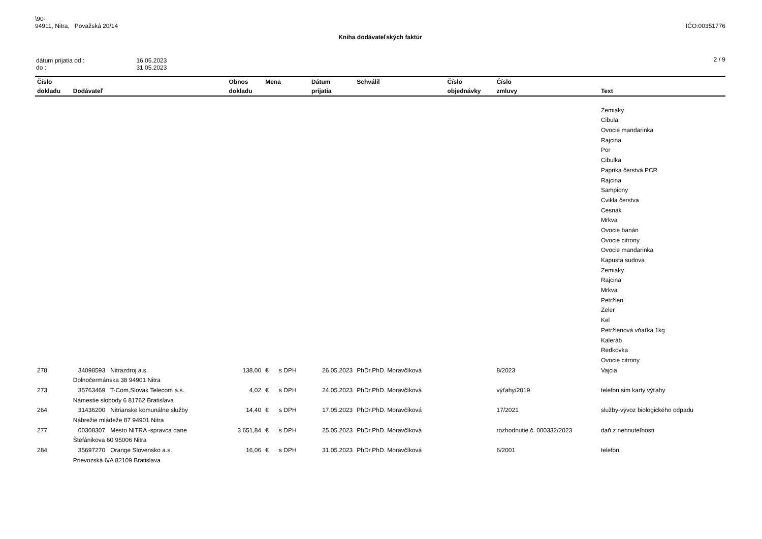\90-
94911, Nitra, Považská 20/14
IČO:00351776
Kniha dodávateľských faktúr
| dátum prijatia od : do : | 16.05.2023 31.05.2023 |
2 / 9
| Číslo | | Obnos | Mena | Dátum | Schválil | Číslo | Číslo | |
| --- | --- | --- | --- | --- | --- | --- | --- | --- |
| dokladu | Dodávateľ | dokladu | | prijatia | | objednávky | zmluvy | Text |
| | | | | | | | | Zemiaky |
| | | | | | | | | Cibula |
| | | | | | | | | Ovocie mandarinka |
| | | | | | | | | Rajcina |
| | | | | | | | | Por |
| | | | | | | | | Cibulka |
| | | | | | | | | Paprika čerstvá PCR |
| | | | | | | | | Rajcina |
| | | | | | | | | Sampiony |
| | | | | | | | | Cvikla čerstva |
| | | | | | | | | Cesnak |
| | | | | | | | | Mrkva |
| | | | | | | | | Ovocie banán |
| | | | | | | | | Ovocie citrony |
| | | | | | | | | Ovocie mandarinka |
| | | | | | | | | Kapusta sudova |
| | | | | | | | | Zemiaky |
| | | | | | | | | Rajcina |
| | | | | | | | | Mrkva |
| | | | | | | | | Petržlen |
| | | | | | | | | Zeler |
| | | | | | | | | Kel |
| | | | | | | | | Petržlenová vňaťka 1kg |
| | | | | | | | | Kaleráb |
| | | | | | | | | Redkovka |
| | | | | | | | | Ovocie citrony |
| 278 | 34098593 Nitrazdroj a.s. | 138,00 | € s DPH | 26.05.2023 | PhDr.PhD. Moravčíková | | 8/2023 | Vajcia |
| | Dolnočermánska 38 94901 Nitra | | | | | | | |
| 273 | 35763469 T-Com,Slovak Telecom a.s. | 4,02 | € s DPH | 24.05.2023 | PhDr.PhD. Moravčíková | | výťahy/2019 | telefon sim karty výťahy |
| | Námestie slobody 6 81762 Bratislava | | | | | | | |
| 264 | 31436200 Nitrianske komunálne služby | 14,40 | € s DPH | 17.05.2023 | PhDr.PhD. Moravčíková | | 17/2021 | služby-vývoz biologického odpadu |
| | Nábrežie mládeže 87 94901 Nitra | | | | | | | |
| 277 | 00308307 Mesto NITRA -spravca dane | 3 651,84 | € s DPH | 25.05.2023 | PhDr.PhD. Moravčíková | | rozhodnutie č. 000332/2023 | daň z nehnuteľnosti |
| | Štefánikova 60 95006 Nitra | | | | | | | |
| 284 | 35697270 Orange Slovensko a.s. | 16,06 | € s DPH | 31.05.2023 | PhDr.PhD. Moravčíková | | 6/2001 | telefon |
| | Prievozská 6/A 82109 Bratislava | | | | | | | |